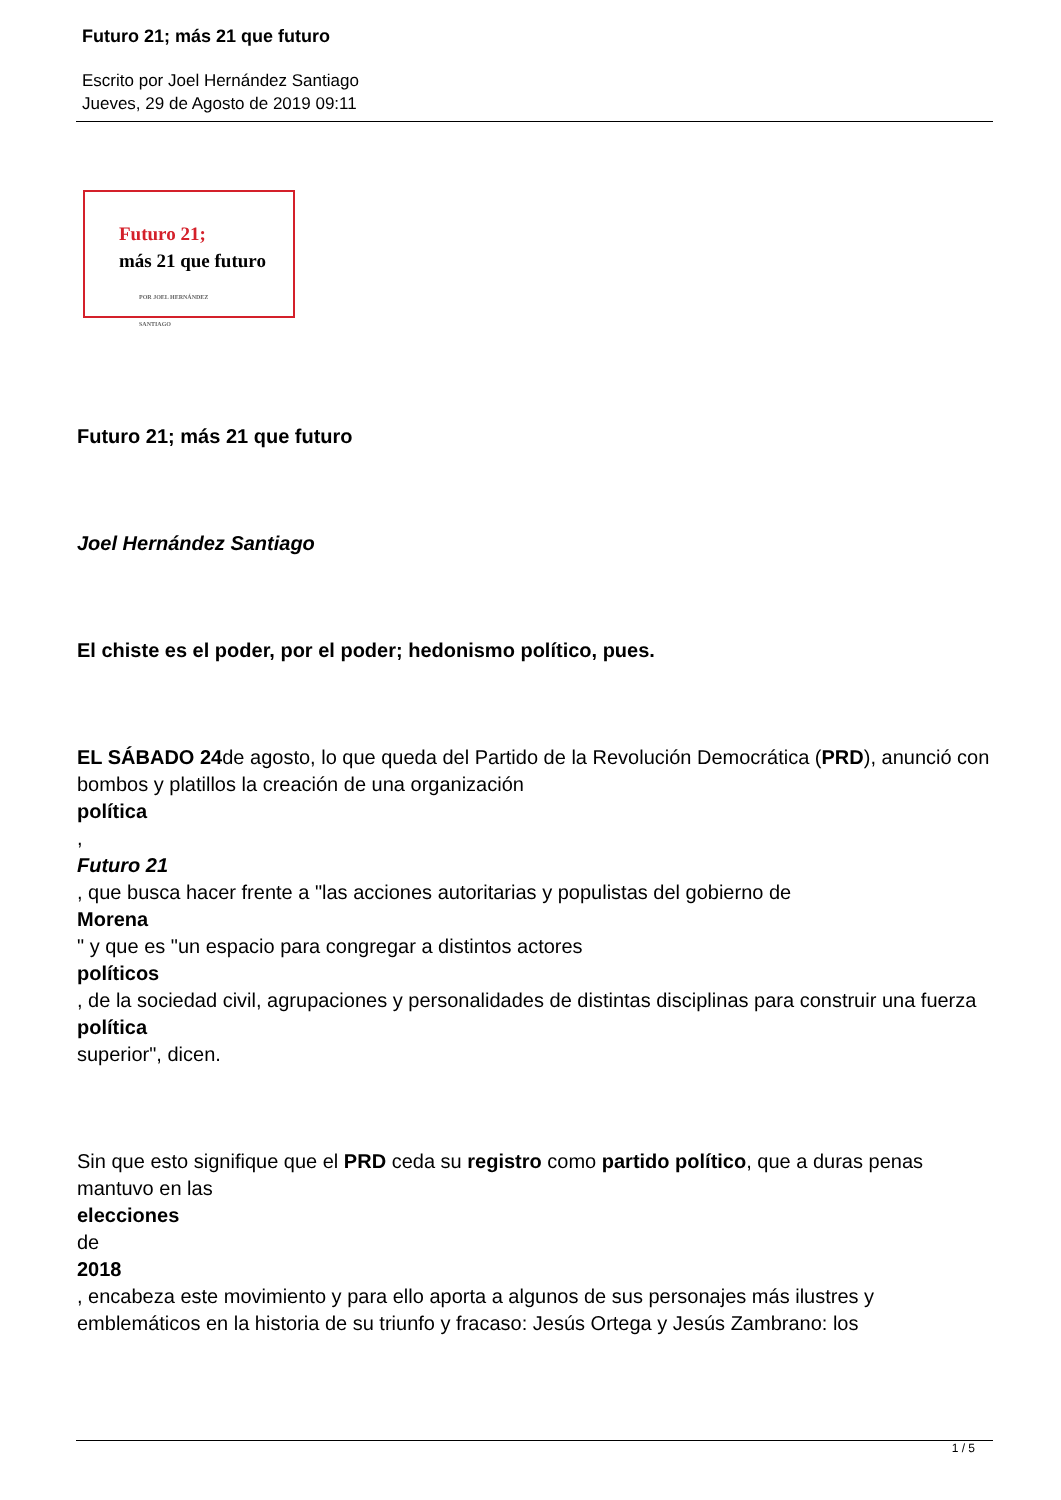Futuro 21; más 21 que futuro
Escrito por Joel Hernández Santiago
Jueves, 29 de Agosto de 2019 09:11
Futuro 21;
más 21 que futuro
POR JOEL HERNÁNDEZ
SANTIAGO
Futuro 21; más 21 que futuro
Joel Hernández Santiago
El chiste es el poder, por el poder; hedonismo político, pues.
EL SÁBADO 24de agosto, lo que queda del Partido de la Revolución Democrática (PRD), anunció con bombos y platillos la creación de una organización
política
,
Futuro 21
, que busca hacer frente a "las acciones autoritarias y populistas del gobierno de
Morena
" y que es "un espacio para congregar a distintos actores
políticos
, de la sociedad civil, agrupaciones y personalidades de distintas disciplinas para construir una fuerza
política
superior", dicen.
Sin que esto signifique que el PRD ceda su registro como partido político, que a duras penas mantuvo en las
elecciones
de
2018
, encabeza este movimiento y para ello aporta a algunos de sus personajes más ilustres y emblemáticos en la historia de su triunfo y fracaso: Jesús Ortega y Jesús Zambrano: los
1 / 5